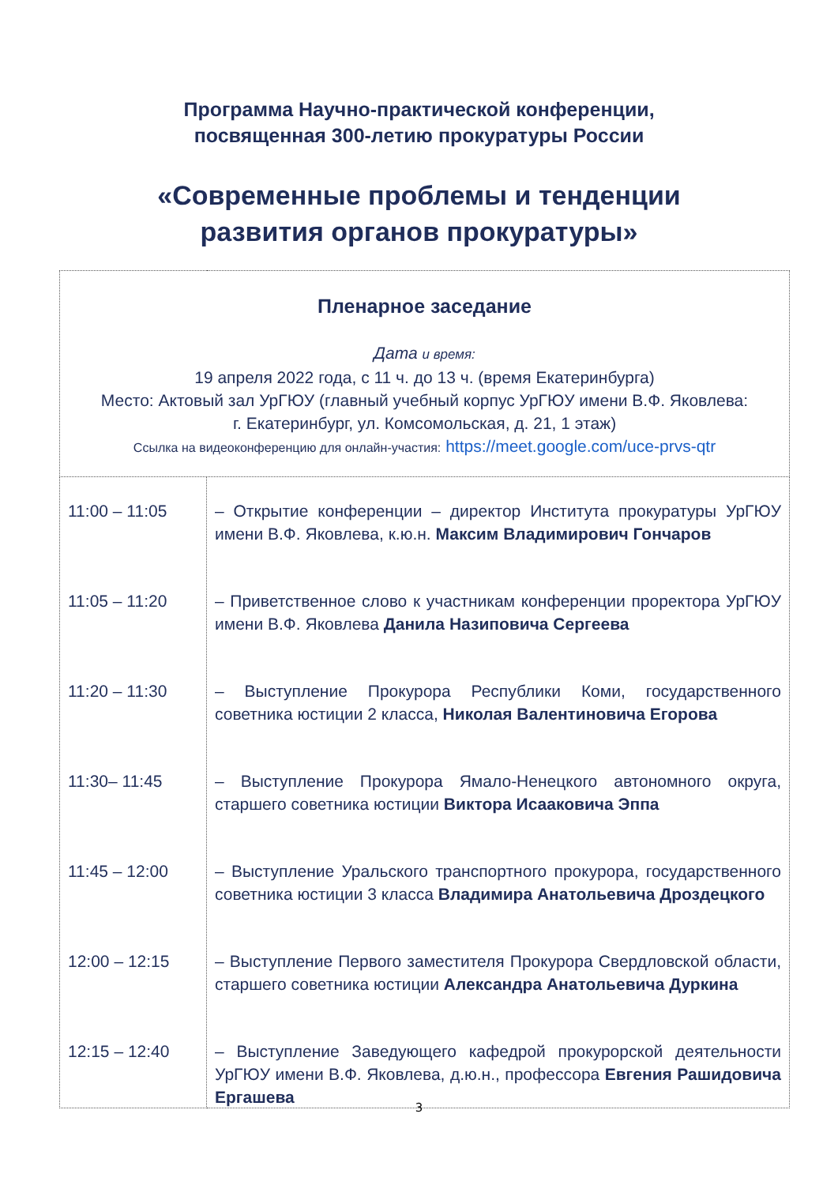Программа Научно-практической конференции,
посвященная 300-летию прокуратуры России
«Современные проблемы и тенденции
развития органов прокуратуры»
| Пленарное заседание Дата и время: 19 апреля 2022 года, с 11 ч. до 13 ч. (время Екатеринбурга) Место: Актовый зал УрГЮУ (главный учебный корпус УрГЮУ имени В.Ф. Яковлева: г. Екатеринбург, ул. Комсомольская, д. 21, 1 этаж) Ссылка на видеоконференцию для онлайн-участия: https://meet.google.com/uce-prvs-qtr | |
| 11:00 – 11:05 11:05 – 11:20 11:20 – 11:30 11:30– 11:45 11:45 – 12:00 12:00 – 12:15 12:15 – 12:40 | – Открытие конференции – директор Института прокуратуры УрГЮУ имени В.Ф. Яковлева, к.ю.н. Максим Владимирович Гончаров – Приветственное слово к участникам конференции проректора УрГЮУ имени В.Ф. Яковлева Данила Назиповича Сергеева – Выступление Прокурора Республики Коми, государственного советника юстиции 2 класса, Николая Валентиновича Егорова – Выступление Прокурора Ямало-Ненецкого автономного округа, старшего советника юстиции Виктора Исааковича Эппа – Выступление Уральского транспортного прокурора, государственного советника юстиции 3 класса Владимира Анатольевича Дроздецкого – Выступление Первого заместителя Прокурора Свердловской области, старшего советника юстиции Александра Анатольевича Дуркина – Выступление Заведующего кафедрой прокурорской деятельности УрГЮУ имени В.Ф. Яковлева, д.ю.н., профессора Евгения Рашидовича Ергашева |
3